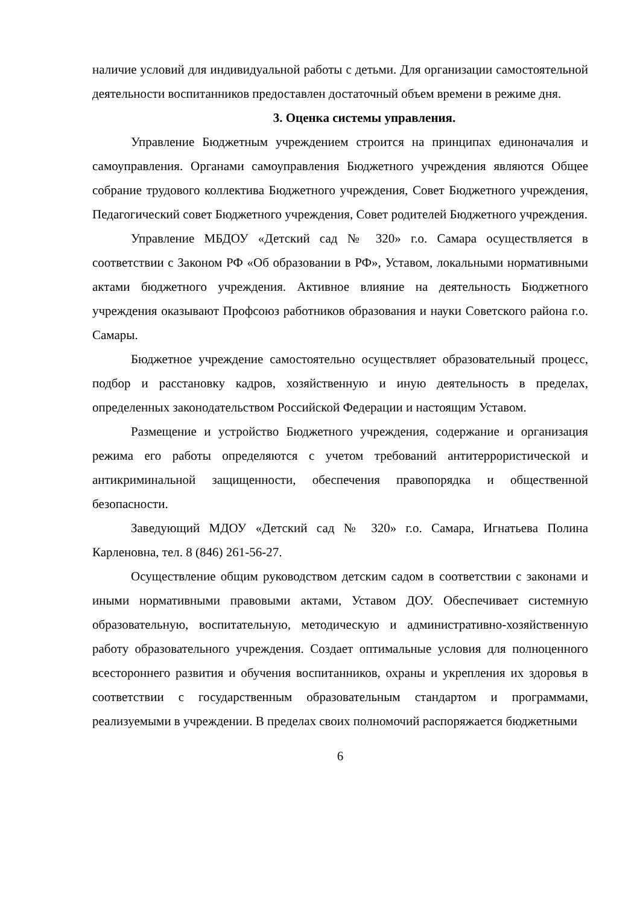наличие условий для индивидуальной работы с детьми. Для организации самостоятельной деятельности воспитанников предоставлен достаточный объем времени в режиме дня.
3. Оценка системы управления.
Управление Бюджетным учреждением строится на принципах единоначалия и самоуправления. Органами самоуправления Бюджетного учреждения являются Общее собрание трудового коллектива Бюджетного учреждения, Совет Бюджетного учреждения, Педагогический совет Бюджетного учреждения, Совет родителей Бюджетного учреждения.
Управление МБДОУ «Детский сад № 320» г.о. Самара осуществляется в соответствии с Законом РФ «Об образовании в РФ», Уставом, локальными нормативными актами бюджетного учреждения. Активное влияние на деятельность Бюджетного учреждения оказывают Профсоюз работников образования и науки Советского района г.о. Самары.
Бюджетное учреждение самостоятельно осуществляет образовательный процесс, подбор и расстановку кадров, хозяйственную и иную деятельность в пределах, определенных законодательством Российской Федерации и настоящим Уставом.
Размещение и устройство Бюджетного учреждения, содержание и организация режима его работы определяются с учетом требований антитеррористической и антикриминальной защищенности, обеспечения правопорядка и общественной безопасности.
Заведующий МДОУ «Детский сад № 320» г.о. Самара, Игнатьева Полина Карленовна, тел. 8 (846) 261-56-27.
Осуществление общим руководством детским садом в соответствии с законами и иными нормативными правовыми актами, Уставом ДОУ. Обеспечивает системную образовательную, воспитательную, методическую и административно-хозяйственную работу образовательного учреждения. Создает оптимальные условия для полноценного всестороннего развития и обучения воспитанников, охраны и укрепления их здоровья в соответствии с государственным образовательным стандартом и программами, реализуемыми в учреждении. В пределах своих полномочий распоряжается бюджетными
6